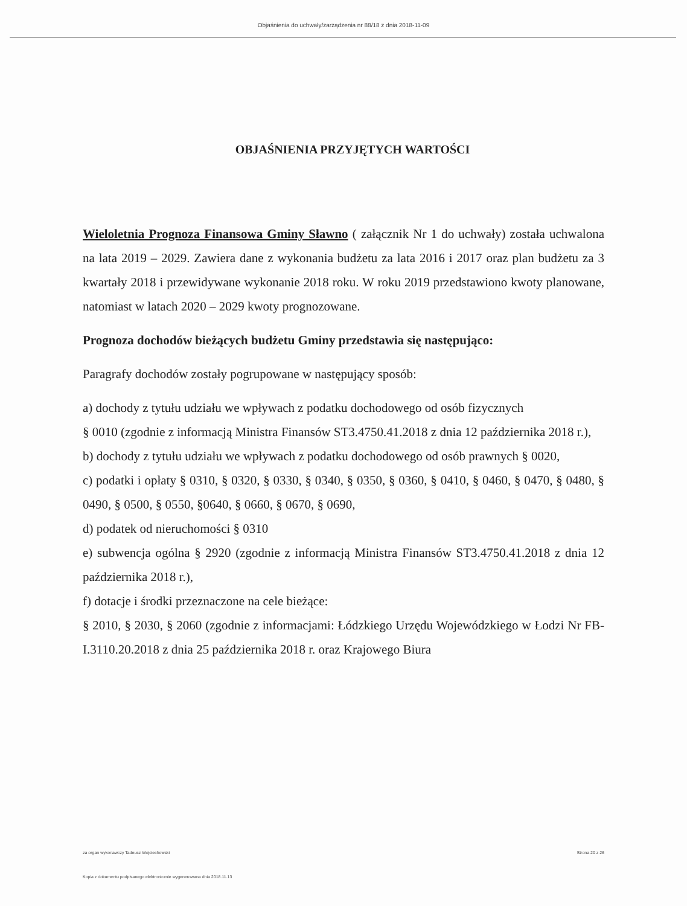Objaśnienia do uchwały/zarządzenia nr 88/18 z dnia 2018-11-09
OBJAŚNIENIA PRZYJĘTYCH WARTOŚCI
Wieloletnia Prognoza Finansowa Gminy Sławno ( załącznik Nr 1 do uchwały) została uchwalona na lata 2019 – 2029. Zawiera dane z wykonania budżetu za lata 2016 i 2017 oraz plan budżetu za 3 kwartały 2018 i przewidywane wykonanie 2018 roku. W roku 2019 przedstawiono kwoty planowane, natomiast w latach 2020 – 2029 kwoty prognozowane.
Prognoza dochodów bieżących budżetu Gminy przedstawia się następująco:
Paragrafy dochodów zostały pogrupowane w następujący sposób:
a) dochody z tytułu udziału we wpływach z podatku dochodowego od osób fizycznych
§ 0010 (zgodnie z informacją Ministra Finansów ST3.4750.41.2018 z dnia 12 października 2018 r.),
b) dochody z tytułu udziału we wpływach z podatku dochodowego od osób prawnych § 0020,
c) podatki i opłaty § 0310, § 0320, § 0330, § 0340, § 0350, § 0360, § 0410, § 0460, § 0470, § 0480, § 0490, § 0500, § 0550, §0640, § 0660, § 0670, § 0690,
d) podatek od nieruchomości § 0310
e) subwencja ogólna § 2920 (zgodnie z informacją Ministra Finansów ST3.4750.41.2018 z dnia 12 października 2018 r.),
f) dotacje i środki przeznaczone na cele bieżące:
§ 2010, § 2030, § 2060 (zgodnie z informacjami: Łódzkiego Urzędu Wojewódzkiego w Łodzi Nr FB-I.3110.20.2018 z dnia 25 października 2018 r. oraz Krajowego Biura
za organ wykonawczy Tadeusz Wojciechowski Strona 20 z 26
Kopia z dokumentu podpisanego elektronicznie wygenerowana dnia 2018.11.13